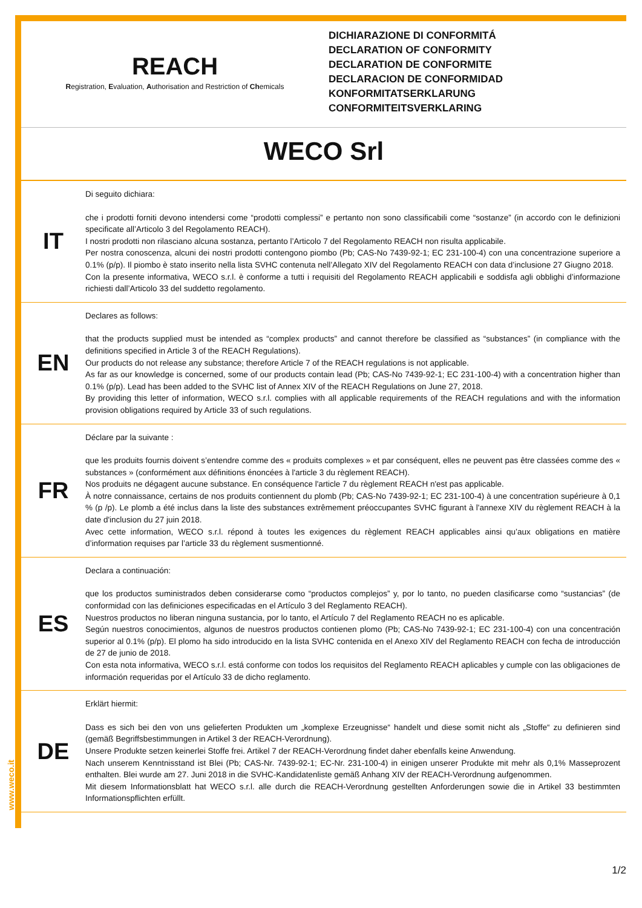REACH
Registration, Evaluation, Authorisation and Restriction of Chemicals
DICHIARAZIONE DI CONFORMITÁ
DECLARATION OF CONFORMITY
DECLARATION DE CONFORMITE
DECLARACION DE CONFORMIDAD
KONFORMITATSERKLARUNG
CONFORMITEITSVERKLARING
WECO Srl
IT
Di seguito dichiara:
che i prodotti forniti devono intendersi come “prodotti complessi” e pertanto non sono classificabili come “sostanze” (in accordo con le definizioni specificate all’Articolo 3 del Regolamento REACH).
I nostri prodotti non rilasciano alcuna sostanza, pertanto l’Articolo 7 del Regolamento REACH non risulta applicabile.
Per nostra conoscenza, alcuni dei nostri prodotti contengono piombo (Pb; CAS-No 7439-92-1; EC 231-100-4) con una concentrazione superiore a 0.1% (p/p). Il piombo è stato inserito nella lista SVHC contenuta nell’Allegato XIV del Regolamento REACH con data d’inclusione 27 Giugno 2018.
Con la presente informativa, WECO s.r.l. è conforme a tutti i requisiti del Regolamento REACH applicabili e soddisfa agli obblighi d’informazione richiesti dall’Articolo 33 del suddetto regolamento.
EN
Declares as follows:
that the products supplied must be intended as “complex products” and cannot therefore be classified as “substances” (in compliance with the definitions specified in Article 3 of the REACH Regulations).
Our products do not release any substance; therefore Article 7 of the REACH regulations is not applicable.
As far as our knowledge is concerned, some of our products contain lead (Pb; CAS-No 7439-92-1; EC 231-100-4) with a concentration higher than 0.1% (p/p). Lead has been added to the SVHC list of Annex XIV of the REACH Regulations on June 27, 2018.
By providing this letter of information, WECO s.r.l. complies with all applicable requirements of the REACH regulations and with the information provision obligations required by Article 33 of such regulations.
FR
Déclare par la suivante :
que les produits fournis doivent s’entendre comme des « produits complexes » et par conséquent, elles ne peuvent pas être classées comme des « substances » (conformément aux définitions énoncées à l'article 3 du règlement REACH).
Nos produits ne dégagent aucune substance. En conséquence l'article 7 du règlement REACH n'est pas applicable.
À notre connaissance, certains de nos produits contiennent du plomb (Pb; CAS-No 7439-92-1; EC 231-100-4) à une concentration supérieure à 0,1 % (p /p). Le plomb a été inclus dans la liste des substances extrêmement préoccupantes SVHC figurant à l'annexe XIV du règlement REACH à la date d'inclusion du 27 juin 2018.
Avec cette information, WECO s.r.l. répond à toutes les exigences du règlement REACH applicables ainsi qu’aux obligations en matière d’information requises par l’article 33 du règlement susmentionné.
ES
Declara a continuación:
que los productos suministrados deben considerarse como “productos complejos” y, por lo tanto, no pueden clasificarse como “sustancias” (de conformidad con las definiciones especificadas en el Artículo 3 del Reglamento REACH).
Nuestros productos no liberan ninguna sustancia, por lo tanto, el Artículo 7 del Reglamento REACH no es aplicable.
Según nuestros conocimientos, algunos de nuestros productos contienen plomo (Pb; CAS-No 7439-92-1; EC 231-100-4) con una concentración superior al 0.1% (p/p). El plomo ha sido introducido en la lista SVHC contenida en el Anexo XIV del Reglamento REACH con fecha de introducción de 27 de junio de 2018.
Con esta nota informativa, WECO s.r.l. está conforme con todos los requisitos del Reglamento REACH aplicables y cumple con las obligaciones de información requeridas por el Artículo 33 de dicho reglamento.
DE
Erklärt hiermit:
Dass es sich bei den von uns gelieferten Produkten um „komplexe Erzeugnisse“ handelt und diese somit nicht als „Stoffe“ zu definieren sind (gemäß Begriffsbestimmungen in Artikel 3 der REACH-Verordnung).
Unsere Produkte setzen keinerlei Stoffe frei. Artikel 7 der REACH-Verordnung findet daher ebenfalls keine Anwendung.
Nach unserem Kenntnisstand ist Blei (Pb; CAS-Nr. 7439-92-1; EC-Nr. 231-100-4) in einigen unserer Produkte mit mehr als 0,1% Masseprozent enthalten. Blei wurde am 27. Juni 2018 in die SVHC-Kandidatenliste gemäß Anhang XIV der REACH-Verordnung aufgenommen.
Mit diesem Informationsblatt hat WECO s.r.l. alle durch die REACH-Verordnung gestellten Anforderungen sowie die in Artikel 33 bestimmten Informationspflichten erfüllt.
www.weco.it
1/2